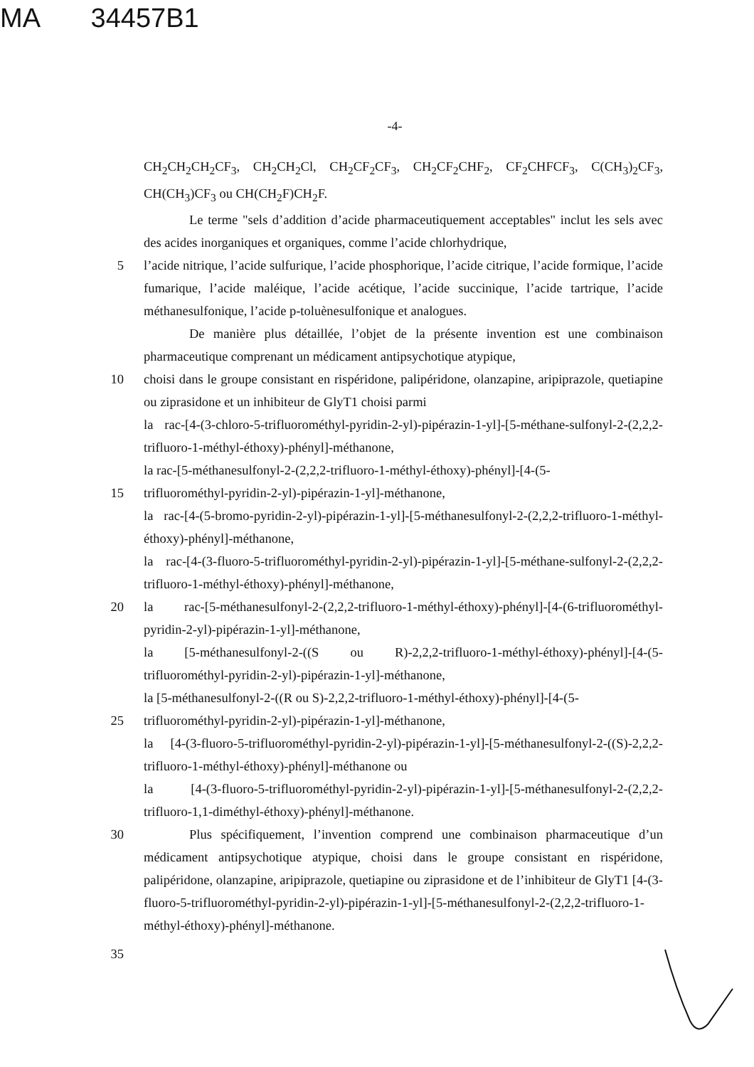MA 34457B1
-4-
CH<sub>2</sub>CH<sub>2</sub>CH<sub>2</sub>CF<sub>3</sub>, CH<sub>2</sub>CH<sub>2</sub>Cl, CH<sub>2</sub>CF<sub>2</sub>CF<sub>3</sub>, CH<sub>2</sub>CF<sub>2</sub>CHF<sub>2</sub>, CF<sub>2</sub>CHFCF<sub>3</sub>, C(CH<sub>3</sub>)<sub>2</sub>CF<sub>3</sub>, CH(CH<sub>3</sub>)CF<sub>3</sub> ou CH(CH<sub>2</sub>F)CH<sub>2</sub>F.
Le terme "sels d’addition d’acide pharmaceutiquement acceptables" inclut les sels avec des acides inorganiques et organiques, comme l’acide chlorhydrique,
5 l’acide nitrique, l’acide sulfurique, l’acide phosphorique, l’acide citrique, l’acide formique, l’acide fumarique, l’acide maléique, l’acide acétique, l’acide succinique, l’acide tartrique, l’acide méthanesulfonique, l’acide p-toluènesulfonique et analogues.
De manière plus détaillée, l’objet de la présente invention est une combinaison pharmaceutique comprenant un médicament antipsychotique atypique,
10 choisi dans le groupe consistant en rispéridone, palipéridone, olanzapine, aripiprazole, quetiapine ou ziprasidone et un inhibiteur de GlyT1 choisi parmi
la rac-[4-(3-chloro-5-trifluorométhyl-pyridin-2-yl)-pipérazin-1-yl]-[5-méthane-sulfonyl-2-(2,2,2-trifluoro-1-méthyl-éthoxy)-phényl]-méthanone,
la rac-[5-méthanesulfonyl-2-(2,2,2-trifluoro-1-méthyl-éthoxy)-phényl]-[4-(5-
15 trifluorométhyl-pyridin-2-yl)-pipérazin-1-yl]-méthanone,
la rac-[4-(5-bromo-pyridin-2-yl)-pipérazin-1-yl]-[5-méthanesulfonyl-2-(2,2,2-trifluoro-1-méthyl-éthoxy)-phényl]-méthanone,
la rac-[4-(3-fluoro-5-trifluorométhyl-pyridin-2-yl)-pipérazin-1-yl]-[5-méthane-sulfonyl-2-(2,2,2-trifluoro-1-méthyl-éthoxy)-phényl]-méthanone,
20 la rac-[5-méthanesulfonyl-2-(2,2,2-trifluoro-1-méthyl-éthoxy)-phényl]-[4-(6-trifluorométhyl-pyridin-2-yl)-pipérazin-1-yl]-méthanone,
la [5-méthanesulfonyl-2-((S ou R)-2,2,2-trifluoro-1-méthyl-éthoxy)-phényl]-[4-(5-trifluorométhyl-pyridin-2-yl)-pipérazin-1-yl]-méthanone,
la [5-méthanesulfonyl-2-((R ou S)-2,2,2-trifluoro-1-méthyl-éthoxy)-phényl]-[4-(5-
25 trifluorométhyl-pyridin-2-yl)-pipérazin-1-yl]-méthanone,
la [4-(3-fluoro-5-trifluorométhyl-pyridin-2-yl)-pipérazin-1-yl]-[5-méthanesulfonyl-2-((S)-2,2,2-trifluoro-1-méthyl-éthoxy)-phényl]-méthanone ou
la [4-(3-fluoro-5-trifluorométhyl-pyridin-2-yl)-pipérazin-1-yl]-[5-méthanesulfonyl-2-(2,2,2-trifluoro-1,1-diméthyl-éthoxy)-phényl]-méthanone.
30 Plus spécifiquement, l’invention comprend une combinaison pharmaceutique d’un médicament antipsychotique atypique, choisi dans le groupe consistant en rispéridone, palipéridone, olanzapine, aripiprazole, quetiapine ou ziprasidone et de l’inhibiteur de GlyT1 [4-(3-fluoro-5-trifluorométhyl-pyridin-2-yl)-pipérazin-1-yl]-[5-méthanesulfonyl-2-(2,2,2-trifluoro-1-méthyl-éthoxy)-phényl]-méthanone.
35